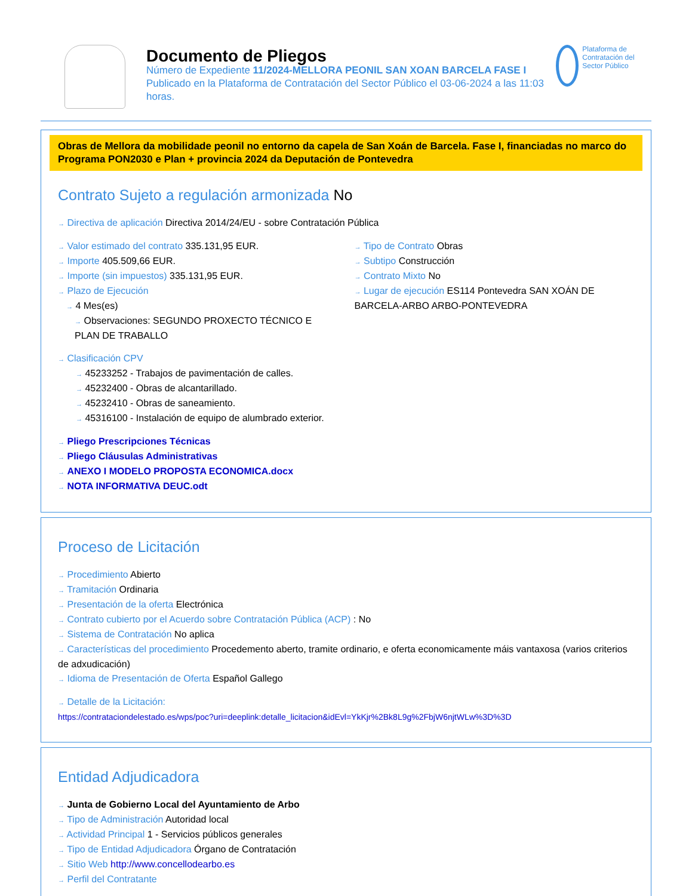Documento de Pliegos
Número de Expediente 11/2024-MELLORA PEONIL SAN XOAN BARCELA FASE I
Publicado en la Plataforma de Contratación del Sector Público el 03-06-2024 a las 11:03 horas.
Plataforma de Contratación del Sector Público
Obras de Mellora da mobilidade peonil no entorno da capela de San Xoán de Barcela. Fase I, financiadas no marco do Programa PON2030 e Plan + provincia 2024 da Deputación de Pontevedra
Contrato Sujeto a regulación armonizada No
→ Directiva de aplicación Directiva 2014/24/EU - sobre Contratación Pública
→ Valor estimado del contrato 335.131,95 EUR.
→ Importe 405.509,66 EUR.
→ Importe (sin impuestos) 335.131,95 EUR.
→ Plazo de Ejecución
→ 4 Mes(es)
→ Observaciones: SEGUNDO PROXECTO TÉCNICO E PLAN DE TRABALLO
→ Tipo de Contrato Obras
→ Subtipo Construcción
→ Contrato Mixto No
→ Lugar de ejecución ES114 Pontevedra SAN XOÁN DE BARCELA-ARBO ARBO-PONTEVEDRA
→ Clasificación CPV
→ 45233252 - Trabajos de pavimentación de calles.
→ 45232400 - Obras de alcantarillado.
→ 45232410 - Obras de saneamiento.
→ 45316100 - Instalación de equipo de alumbrado exterior.
→ Pliego Prescripciones Técnicas
→ Pliego Cláusulas Administrativas
→ ANEXO I MODELO PROPOSTA ECONOMICA.docx
→ NOTA INFORMATIVA DEUC.odt
Proceso de Licitación
→ Procedimiento Abierto
→ Tramitación Ordinaria
→ Presentación de la oferta Electrónica
→ Contrato cubierto por el Acuerdo sobre Contratación Pública (ACP) : No
→ Sistema de Contratación No aplica
→ Características del procedimiento Procedemento aberto, tramite ordinario, e oferta economicamente máis vantaxosa (varios criterios de adxudicación)
→ Idioma de Presentación de Oferta Español Gallego
→ Detalle de la Licitación:
https://contrataciondelestado.es/wps/poc?uri=deeplink:detalle_licitacion&idEvl=YkKjr%2Bk8L9g%2FbjW6njtWLw%3D%3D
Entidad Adjudicadora
→ Junta de Gobierno Local del Ayuntamiento de Arbo
→ Tipo de Administración Autoridad local
→ Actividad Principal 1 - Servicios públicos generales
→ Tipo de Entidad Adjudicadora Órgano de Contratación
→ Sitio Web http://www.concellodearbo.es
→ Perfil del Contratante